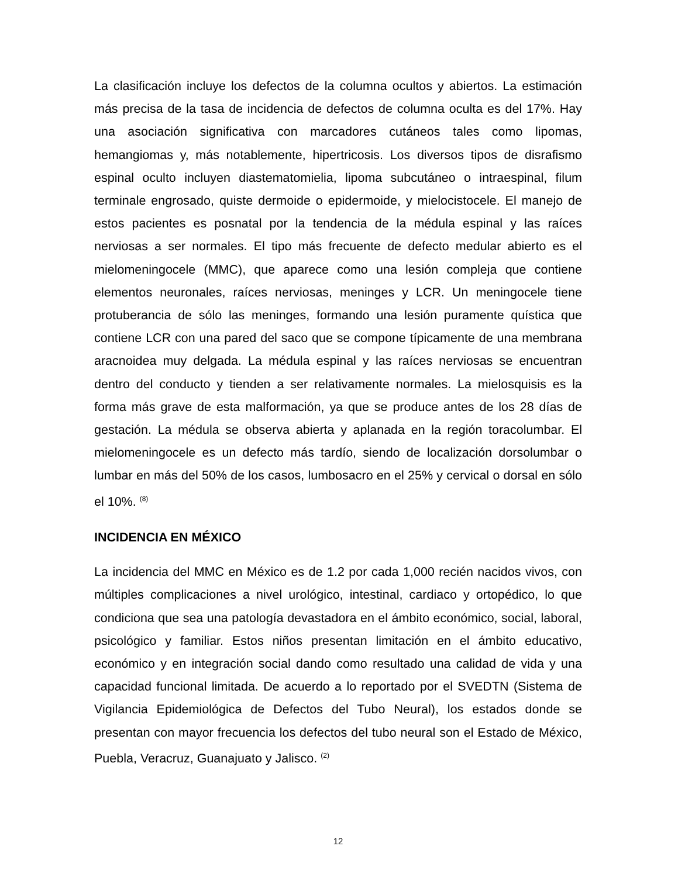La clasificación incluye los defectos de la columna ocultos y abiertos. La estimación más precisa de la tasa de incidencia de defectos de columna oculta es del 17%. Hay una asociación significativa con marcadores cutáneos tales como lipomas, hemangiomas y, más notablemente, hipertricosis. Los diversos tipos de disrafismo espinal oculto incluyen diastematomielia, lipoma subcutáneo o intraespinal, filum terminale engrosado, quiste dermoide o epidermoide, y mielocistocele. El manejo de estos pacientes es posnatal por la tendencia de la médula espinal y las raíces nerviosas a ser normales. El tipo más frecuente de defecto medular abierto es el mielomeningocele (MMC), que aparece como una lesión compleja que contiene elementos neuronales, raíces nerviosas, meninges y LCR. Un meningocele tiene protuberancia de sólo las meninges, formando una lesión puramente quística que contiene LCR con una pared del saco que se compone típicamente de una membrana aracnoidea muy delgada. La médula espinal y las raíces nerviosas se encuentran dentro del conducto y tienden a ser relativamente normales. La mielosquisis es la forma más grave de esta malformación, ya que se produce antes de los 28 días de gestación. La médula se observa abierta y aplanada en la región toracolumbar. El mielomeningocele es un defecto más tardío, siendo de localización dorsolumbar o lumbar en más del 50% de los casos, lumbosacro en el 25% y cervical o dorsal en sólo el 10%. <sup>(8)</sup>
INCIDENCIA EN MÉXICO
La incidencia del MMC en México es de 1.2 por cada 1,000 recién nacidos vivos, con múltiples complicaciones a nivel urológico, intestinal, cardiaco y ortopédico, lo que condiciona que sea una patología devastadora en el ámbito económico, social, laboral, psicológico y familiar. Estos niños presentan limitación en el ámbito educativo, económico y en integración social dando como resultado una calidad de vida y una capacidad funcional limitada. De acuerdo a lo reportado por el SVEDTN (Sistema de Vigilancia Epidemiológica de Defectos del Tubo Neural), los estados donde se presentan con mayor frecuencia los defectos del tubo neural son el Estado de México, Puebla, Veracruz, Guanajuato y Jalisco. <sup>(2)</sup>
12